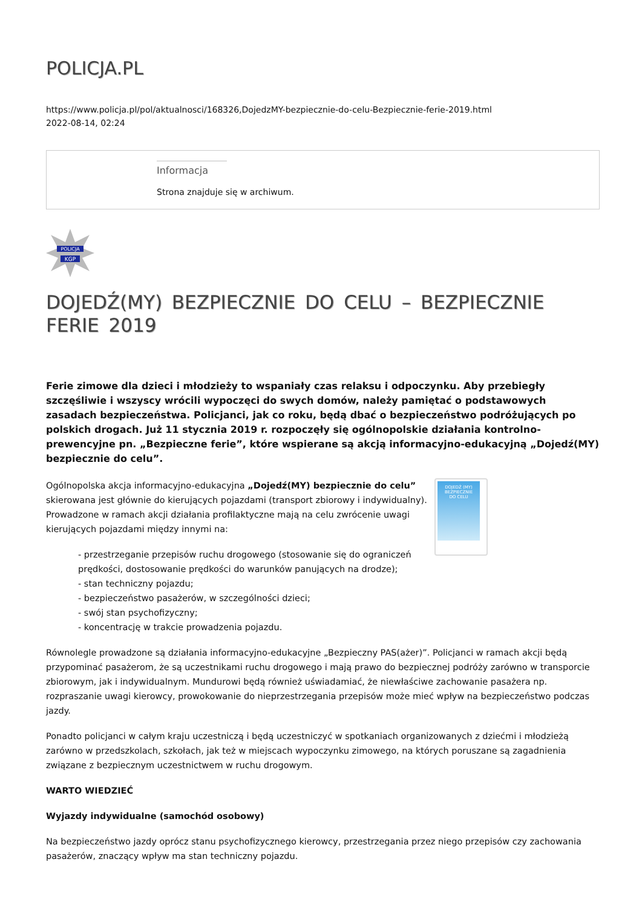POLICJA.PL
https://www.policja.pl/pol/aktualnosci/168326,DojedzMY-bezpiecznie-do-celu-Bezpiecznie-ferie-2019.html
2022-08-14, 02:24
Informacja
Strona znajduje się w archiwum.
POLICJA
KGP
DOJEDŹ(MY) BEZPIECZNIE DO CELU – BEZPIECZNIE FERIE 2019
Ferie zimowe dla dzieci i młodzieży to wspaniały czas relaksu i odpoczynku. Aby przebiegły szczęśliwie i wszyscy wrócili wypoczęci do swych domów, należy pamiętać o podstawowych zasadach bezpieczeństwa. Policjanci, jak co roku, będą dbać o bezpieczeństwo podróżujących po polskich drogach. Już 11 stycznia 2019 r. rozpoczęły się ogólnopolskie działania kontrolno-prewencyjne pn. „Bezpieczne ferie”, które wspierane są akcją informacyjno-edukacyjną „Dojedź(MY) bezpiecznie do celu”.
DOJEDŹ (MY)
BEZPIECZNIE
DO CELU
Ogólnopolska akcja informacyjno-edukacyjna „Dojedź(MY) bezpiecznie do celu” skierowana jest głównie do kierujących pojazdami (transport zbiorowy i indywidualny). Prowadzone w ramach akcji działania profilaktyczne mają na celu zwrócenie uwagi kierujących pojazdami między innymi na:
- przestrzeganie przepisów ruchu drogowego (stosowanie się do ograniczeń prędkości, dostosowanie prędkości do warunków panujących na drodze);
- stan techniczny pojazdu;
- bezpieczeństwo pasażerów, w szczególności dzieci;
- swój stan psychofizyczny;
- koncentrację w trakcie prowadzenia pojazdu.
Równolegle prowadzone są działania informacyjno-edukacyjne „Bezpieczny PAS(ażer)”. Policjanci w ramach akcji będą przypominać pasażerom, że są uczestnikami ruchu drogowego i mają prawo do bezpiecznej podróży zarówno w transporcie zbiorowym, jak i indywidualnym. Mundurowi będą również uświadamiać, że niewłaściwe zachowanie pasażera np. rozpraszanie uwagi kierowcy, prowokowanie do nieprzestrzegania przepisów może mieć wpływ na bezpieczeństwo podczas jazdy.
Ponadto policjanci w całym kraju uczestniczą i będą uczestniczyć w spotkaniach organizowanych z dziećmi i młodzieżą zarówno w przedszkolach, szkołach, jak też w miejscach wypoczynku zimowego, na których poruszane są zagadnienia związane z bezpiecznym uczestnictwem w ruchu drogowym.
WARTO WIEDZIEĆ
Wyjazdy indywidualne (samochód osobowy)
Na bezpieczeństwo jazdy oprócz stanu psychofizycznego kierowcy, przestrzegania przez niego przepisów czy zachowania pasażerów, znaczący wpływ ma stan techniczny pojazdu.